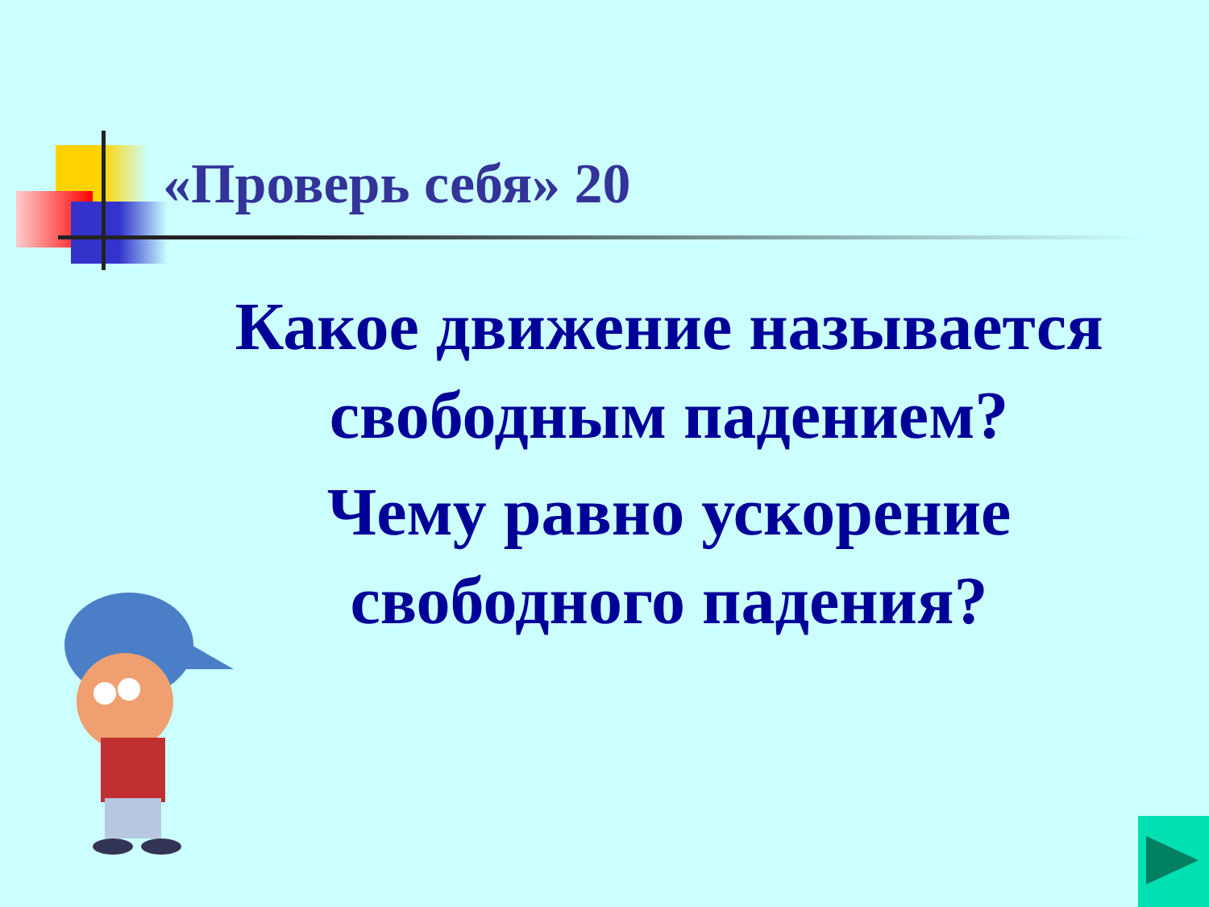«Проверь себя» 20
Какое движение называется свободным падением?
Чему равно ускорение свободного падения?